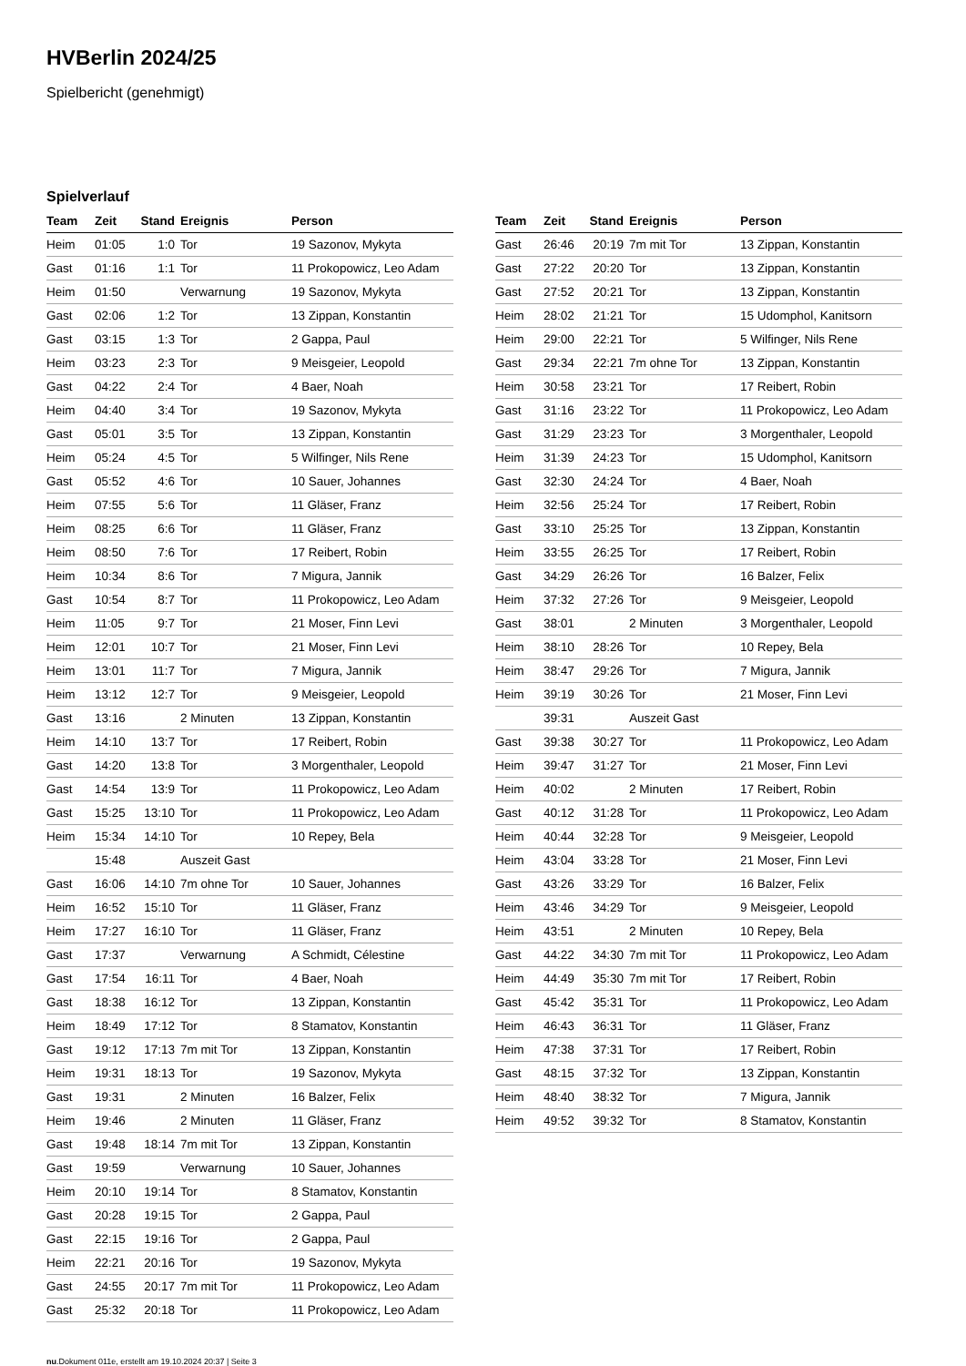HVBerlin 2024/25
Spielbericht (genehmigt)
Spielverlauf
| Team | Zeit | Stand | Ereignis | Person |
| --- | --- | --- | --- | --- |
| Heim | 01:05 | 1:0 | Tor | 19 Sazonov, Mykyta |
| Gast | 01:16 | 1:1 | Tor | 11 Prokopowicz, Leo Adam |
| Heim | 01:50 | | Verwarnung | 19 Sazonov, Mykyta |
| Gast | 02:06 | 1:2 | Tor | 13 Zippan, Konstantin |
| Gast | 03:15 | 1:3 | Tor | 2 Gappa, Paul |
| Heim | 03:23 | 2:3 | Tor | 9 Meisgeier, Leopold |
| Gast | 04:22 | 2:4 | Tor | 4 Baer, Noah |
| Heim | 04:40 | 3:4 | Tor | 19 Sazonov, Mykyta |
| Gast | 05:01 | 3:5 | Tor | 13 Zippan, Konstantin |
| Heim | 05:24 | 4:5 | Tor | 5 Wilfinger, Nils Rene |
| Gast | 05:52 | 4:6 | Tor | 10 Sauer, Johannes |
| Heim | 07:55 | 5:6 | Tor | 11 Gläser, Franz |
| Heim | 08:25 | 6:6 | Tor | 11 Gläser, Franz |
| Heim | 08:50 | 7:6 | Tor | 17 Reibert, Robin |
| Heim | 10:34 | 8:6 | Tor | 7 Migura, Jannik |
| Gast | 10:54 | 8:7 | Tor | 11 Prokopowicz, Leo Adam |
| Heim | 11:05 | 9:7 | Tor | 21 Moser, Finn Levi |
| Heim | 12:01 | 10:7 | Tor | 21 Moser, Finn Levi |
| Heim | 13:01 | 11:7 | Tor | 7 Migura, Jannik |
| Heim | 13:12 | 12:7 | Tor | 9 Meisgeier, Leopold |
| Gast | 13:16 | | 2 Minuten | 13 Zippan, Konstantin |
| Heim | 14:10 | 13:7 | Tor | 17 Reibert, Robin |
| Gast | 14:20 | 13:8 | Tor | 3 Morgenthaler, Leopold |
| Gast | 14:54 | 13:9 | Tor | 11 Prokopowicz, Leo Adam |
| Gast | 15:25 | 13:10 | Tor | 11 Prokopowicz, Leo Adam |
| Heim | 15:34 | 14:10 | Tor | 10 Repey, Bela |
| | 15:48 | | Auszeit Gast | |
| Gast | 16:06 | 14:10 | 7m ohne Tor | 10 Sauer, Johannes |
| Heim | 16:52 | 15:10 | Tor | 11 Gläser, Franz |
| Heim | 17:27 | 16:10 | Tor | 11 Gläser, Franz |
| Gast | 17:37 | | Verwarnung | A Schmidt, Célestine |
| Gast | 17:54 | 16:11 | Tor | 4 Baer, Noah |
| Gast | 18:38 | 16:12 | Tor | 13 Zippan, Konstantin |
| Heim | 18:49 | 17:12 | Tor | 8 Stamatov, Konstantin |
| Gast | 19:12 | 17:13 | 7m mit Tor | 13 Zippan, Konstantin |
| Heim | 19:31 | 18:13 | Tor | 19 Sazonov, Mykyta |
| Gast | 19:31 | | 2 Minuten | 16 Balzer, Felix |
| Heim | 19:46 | | 2 Minuten | 11 Gläser, Franz |
| Gast | 19:48 | 18:14 | 7m mit Tor | 13 Zippan, Konstantin |
| Gast | 19:59 | | Verwarnung | 10 Sauer, Johannes |
| Heim | 20:10 | 19:14 | Tor | 8 Stamatov, Konstantin |
| Gast | 20:28 | 19:15 | Tor | 2 Gappa, Paul |
| Gast | 22:15 | 19:16 | Tor | 2 Gappa, Paul |
| Heim | 22:21 | 20:16 | Tor | 19 Sazonov, Mykyta |
| Gast | 24:55 | 20:17 | 7m mit Tor | 11 Prokopowicz, Leo Adam |
| Gast | 25:32 | 20:18 | Tor | 11 Prokopowicz, Leo Adam |
| Team | Zeit | Stand | Ereignis | Person |
| --- | --- | --- | --- | --- |
| Gast | 26:46 | 20:19 | 7m mit Tor | 13 Zippan, Konstantin |
| Gast | 27:22 | 20:20 | Tor | 13 Zippan, Konstantin |
| Gast | 27:52 | 20:21 | Tor | 13 Zippan, Konstantin |
| Heim | 28:02 | 21:21 | Tor | 15 Udomphol, Kanitsorn |
| Heim | 29:00 | 22:21 | Tor | 5 Wilfinger, Nils Rene |
| Gast | 29:34 | 22:21 | 7m ohne Tor | 13 Zippan, Konstantin |
| Heim | 30:58 | 23:21 | Tor | 17 Reibert, Robin |
| Gast | 31:16 | 23:22 | Tor | 11 Prokopowicz, Leo Adam |
| Gast | 31:29 | 23:23 | Tor | 3 Morgenthaler, Leopold |
| Heim | 31:39 | 24:23 | Tor | 15 Udomphol, Kanitsorn |
| Gast | 32:30 | 24:24 | Tor | 4 Baer, Noah |
| Heim | 32:56 | 25:24 | Tor | 17 Reibert, Robin |
| Gast | 33:10 | 25:25 | Tor | 13 Zippan, Konstantin |
| Heim | 33:55 | 26:25 | Tor | 17 Reibert, Robin |
| Gast | 34:29 | 26:26 | Tor | 16 Balzer, Felix |
| Heim | 37:32 | 27:26 | Tor | 9 Meisgeier, Leopold |
| Gast | 38:01 | | 2 Minuten | 3 Morgenthaler, Leopold |
| Heim | 38:10 | 28:26 | Tor | 10 Repey, Bela |
| Heim | 38:47 | 29:26 | Tor | 7 Migura, Jannik |
| Heim | 39:19 | 30:26 | Tor | 21 Moser, Finn Levi |
| | 39:31 | | Auszeit Gast | |
| Gast | 39:38 | 30:27 | Tor | 11 Prokopowicz, Leo Adam |
| Heim | 39:47 | 31:27 | Tor | 21 Moser, Finn Levi |
| Heim | 40:02 | | 2 Minuten | 17 Reibert, Robin |
| Gast | 40:12 | 31:28 | Tor | 11 Prokopowicz, Leo Adam |
| Heim | 40:44 | 32:28 | Tor | 9 Meisgeier, Leopold |
| Heim | 43:04 | 33:28 | Tor | 21 Moser, Finn Levi |
| Gast | 43:26 | 33:29 | Tor | 16 Balzer, Felix |
| Heim | 43:46 | 34:29 | Tor | 9 Meisgeier, Leopold |
| Heim | 43:51 | | 2 Minuten | 10 Repey, Bela |
| Gast | 44:22 | 34:30 | 7m mit Tor | 11 Prokopowicz, Leo Adam |
| Heim | 44:49 | 35:30 | 7m mit Tor | 17 Reibert, Robin |
| Gast | 45:42 | 35:31 | Tor | 11 Prokopowicz, Leo Adam |
| Heim | 46:43 | 36:31 | Tor | 11 Gläser, Franz |
| Heim | 47:38 | 37:31 | Tor | 17 Reibert, Robin |
| Gast | 48:15 | 37:32 | Tor | 13 Zippan, Konstantin |
| Heim | 48:40 | 38:32 | Tor | 7 Migura, Jannik |
| Heim | 49:52 | 39:32 | Tor | 8 Stamatov, Konstantin |
nu.Dokument 011e, erstellt am 19.10.2024 20:37 | Seite 3